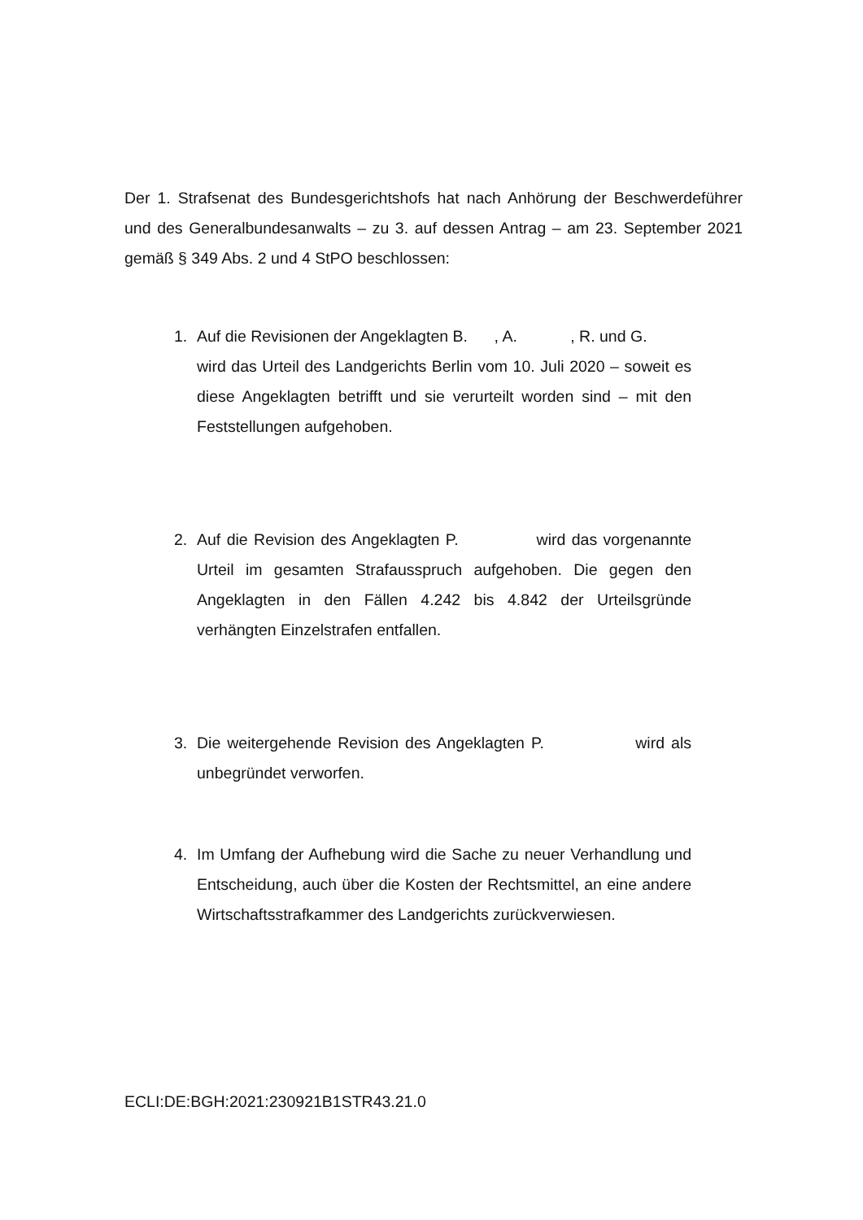Der 1. Strafsenat des Bundesgerichtshofs hat nach Anhörung der Beschwerde­führer und des Generalbundesanwalts – zu 3. auf dessen Antrag – am 23. September 2021 gemäß § 349 Abs. 2 und 4 StPO beschlossen:
1. Auf die Revisionen der Angeklagten B. , A. , R. und G. wird das Urteil des Landgerichts Berlin vom 10. Juli 2020 – soweit es diese Angeklagten betrifft und sie verurteilt worden sind – mit den Feststellungen aufgehoben.
2. Auf die Revision des Angeklagten P. wird das vorgenannte Urteil im gesamten Strafausspruch aufgehoben. Die gegen den Angeklagten in den Fällen 4.242 bis 4.842 der Urteilsgründe verhängten Einzelstrafen entfallen.
3. Die weitergehende Revision des Angeklagten P. wird als unbegründet verworfen.
4. Im Umfang der Aufhebung wird die Sache zu neuer Verhandlung und Entscheidung, auch über die Kosten der Rechtsmittel, an eine andere Wirtschaftsstrafkammer des Landgerichts zurückverwiesen.
ECLI:DE:BGH:2021:230921B1STR43.21.0